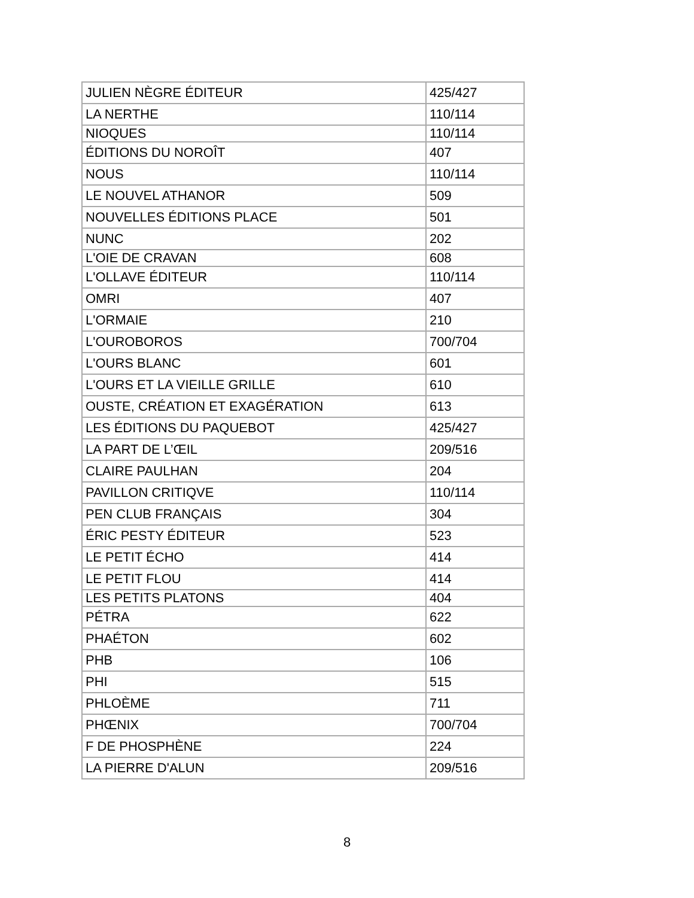| JULIEN NÈGRE ÉDITEUR | 425/427 |
| LA NERTHE | 110/114 |
| NIOQUES | 110/114 |
| ÉDITIONS DU NOROÎT | 407 |
| NOUS | 110/114 |
| LE NOUVEL ATHANOR | 509 |
| NOUVELLES ÉDITIONS PLACE | 501 |
| NUNC | 202 |
| L'OIE DE CRAVAN | 608 |
| L'OLLAVE ÉDITEUR | 110/114 |
| OMRI | 407 |
| L'ORMAIE | 210 |
| L'OUROBOROS | 700/704 |
| L'OURS BLANC | 601 |
| L'OURS ET LA VIEILLE GRILLE | 610 |
| OUSTE, CRÉATION ET EXAGÉRATION | 613 |
| LES ÉDITIONS DU PAQUEBOT | 425/427 |
| LA PART DE L’ŒIL | 209/516 |
| CLAIRE PAULHAN | 204 |
| PAVILLON CRITIQVE | 110/114 |
| PEN CLUB FRANÇAIS | 304 |
| ÉRIC PESTY ÉDITEUR | 523 |
| LE PETIT ÉCHO | 414 |
| LE PETIT FLOU | 414 |
| LES PETITS PLATONS | 404 |
| PÉTRA | 622 |
| PHAÉTON | 602 |
| PHB | 106 |
| PHI | 515 |
| PHLOÈME | 711 |
| PHŒNIX | 700/704 |
| F DE PHOSPHÈNE | 224 |
| LA PIERRE D'ALUN | 209/516 |
8